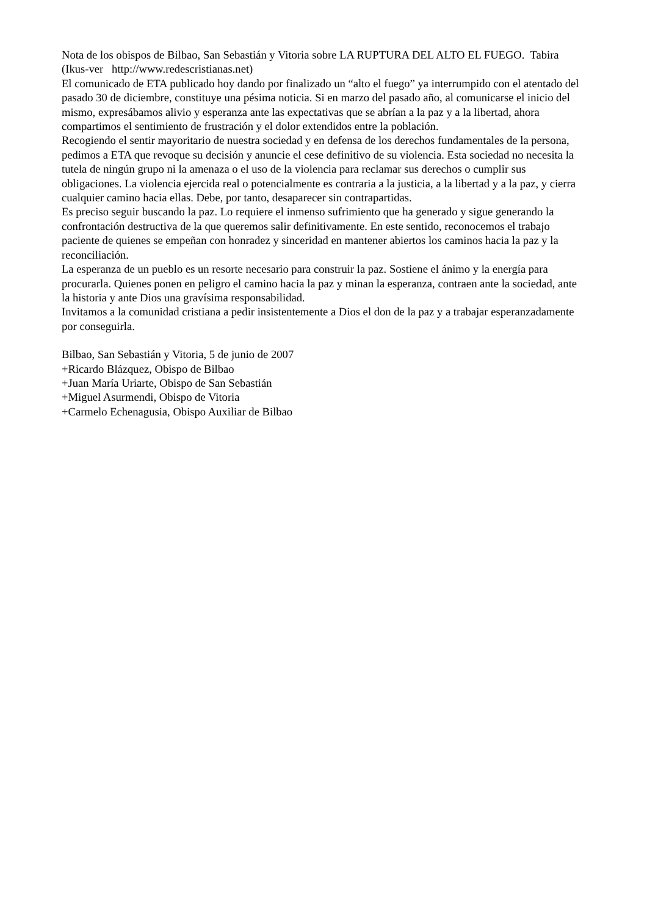Nota de los obispos de Bilbao, San Sebastián y Vitoria sobre LA RUPTURA DEL ALTO EL FUEGO. Tabira (Ikus-ver http://www.redescristianas.net)
El comunicado de ETA publicado hoy dando por finalizado un “alto el fuego” ya interrumpido con el atentado del pasado 30 de diciembre, constituye una pésima noticia. Si en marzo del pasado año, al comunicarse el inicio del mismo, expresábamos alivio y esperanza ante las expectativas que se abrían a la paz y a la libertad, ahora compartimos el sentimiento de frustración y el dolor extendidos entre la población.
Recogiendo el sentir mayoritario de nuestra sociedad y en defensa de los derechos fundamentales de la persona, pedimos a ETA que revoque su decisión y anuncie el cese definitivo de su violencia. Esta sociedad no necesita la tutela de ningún grupo ni la amenaza o el uso de la violencia para reclamar sus derechos o cumplir sus obligaciones. La violencia ejercida real o potencialmente es contraria a la justicia, a la libertad y a la paz, y cierra cualquier camino hacia ellas. Debe, por tanto, desaparecer sin contrapartidas.
Es preciso seguir buscando la paz. Lo requiere el inmenso sufrimiento que ha generado y sigue generando la confrontación destructiva de la que queremos salir definitivamente. En este sentido, reconocemos el trabajo paciente de quienes se empeñan con honradez y sinceridad en mantener abiertos los caminos hacia la paz y la reconciliación.
La esperanza de un pueblo es un resorte necesario para construir la paz. Sostiene el ánimo y la energía para procurarla. Quienes ponen en peligro el camino hacia la paz y minan la esperanza, contraen ante la sociedad, ante la historia y ante Dios una gravísima responsabilidad.
Invitamos a la comunidad cristiana a pedir insistentemente a Dios el don de la paz y a trabajar esperanzadamente por conseguirla.
Bilbao, San Sebastián y Vitoria, 5 de junio de 2007
+Ricardo Blázquez, Obispo de Bilbao
+Juan María Uriarte, Obispo de San Sebastián
+Miguel Asurmendi, Obispo de Vitoria
+Carmelo Echenagusia, Obispo Auxiliar de Bilbao